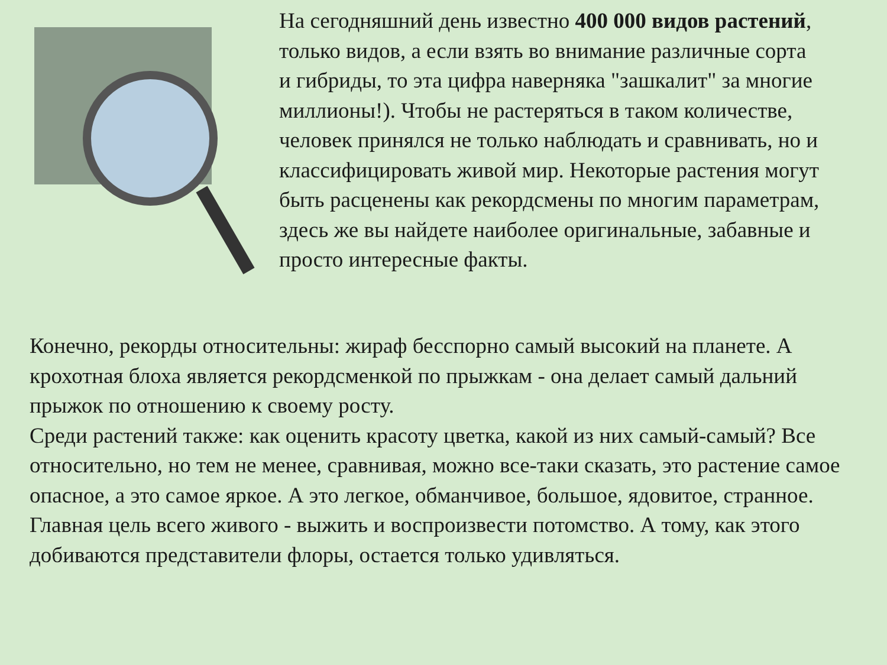На сегодняшний день известно 400 000 видов растений, только видов, а если взять во внимание различные сорта и гибриды, то эта цифра наверняка "зашкалит" за многие миллионы!). Чтобы не растеряться в таком количестве, человек принялся не только наблюдать и сравнивать, но и классифицировать живой мир. Некоторые растения могут быть расценены как рекордсмены по многим параметрам, здесь же вы найдете наиболее оригинальные, забавные и просто интересные факты.
Конечно, рекорды относительны: жираф бесспорно самый высокий на планете. А крохотная блоха является рекордсменкой по прыжкам - она делает самый дальний прыжок по отношению к своему росту.
Среди растений также: как оценить красоту цветка, какой из них самый-самый? Все относительно, но тем не менее, сравнивая, можно все-таки сказать, это растение самое опасное, а это самое яркое. А это легкое, обманчивое, большое, ядовитое, странное.
Главная цель всего живого - выжить и воспроизвести потомство. А тому, как этого добиваются представители флоры, остается только удивляться.